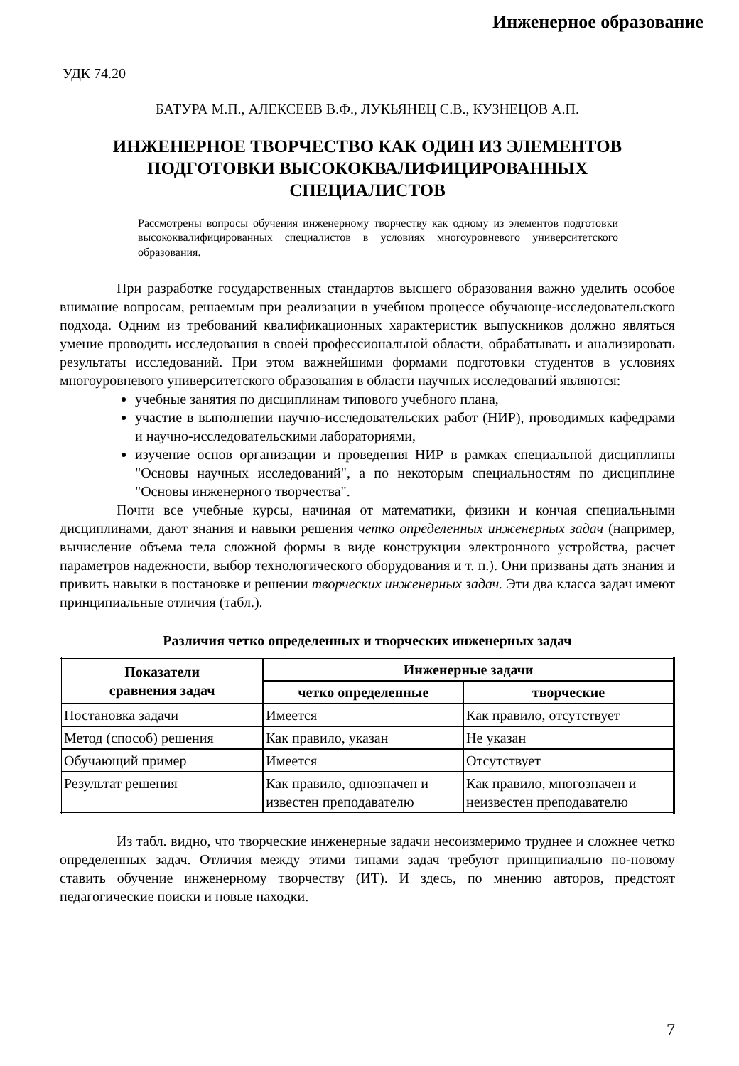Инженерное образование
УДК 74.20
БАТУРА М.П., АЛЕКСЕЕВ В.Ф., ЛУКЬЯНЕЦ С.В., КУЗНЕЦОВ А.П.
ИНЖЕНЕРНОЕ ТВОРЧЕСТВО КАК ОДИН ИЗ ЭЛЕМЕНТОВ
ПОДГОТОВКИ ВЫСОКОКВАЛИФИЦИРОВАННЫХ
СПЕЦИАЛИСТОВ
Рассмотрены вопросы обучения инженерному творчеству как одному из элементов подготовки высококвалифицированных специалистов в условиях многоуровневого университетского образования.
При разработке государственных стандартов высшего образования важно уделить особое внимание вопросам, решаемым при реализации в учебном процессе обучающе-исследовательского подхода. Одним из требований квалификационных характеристик выпускников должно являться умение проводить исследования в своей профессиональной области, обрабатывать и анализировать результаты исследований. При этом важнейшими формами подготовки студентов в условиях многоуровневого университетского образования в области научных исследований являются:
учебные занятия по дисциплинам типового учебного плана,
участие в выполнении научно-исследовательских работ (НИР), проводимых кафедрами и научно-исследовательскими лабораториями,
изучение основ организации и проведения НИР в рамках специальной дисциплины "Основы научных исследований", а по некоторым специальностям по дисциплине "Основы инженерного творчества".
Почти все учебные курсы, начиная от математики, физики и кончая специальными дисциплинами, дают знания и навыки решения четко определенных инженерных задач (например, вычисление объема тела сложной формы в виде конструкции электронного устройства, расчет параметров надежности, выбор технологического оборудования и т. п.). Они призваны дать знания и привить навыки в постановке и решении творческих инженерных задач. Эти два класса задач имеют принципиальные отличия (табл.).
Различия четко определенных и творческих инженерных задач
| Показатели сравнения задач | Инженерные задачи | |
| --- | --- | --- |
| | четко определенные | творческие |
| Постановка задачи | Имеется | Как правило, отсутствует |
| Метод (способ) решения | Как правило, указан | Не указан |
| Обучающий пример | Имеется | Отсутствует |
| Результат решения | Как правило, однозначен и известен преподавателю | Как правило, многозначен и неизвестен преподавателю |
Из табл. видно, что творческие инженерные задачи несоизмеримо труднее и сложнее четко определенных задач. Отличия между этими типами задач требуют принципиально по-новому ставить обучение инженерному творчеству (ИТ). И здесь, по мнению авторов, предстоят педагогические поиски и новые находки.
7